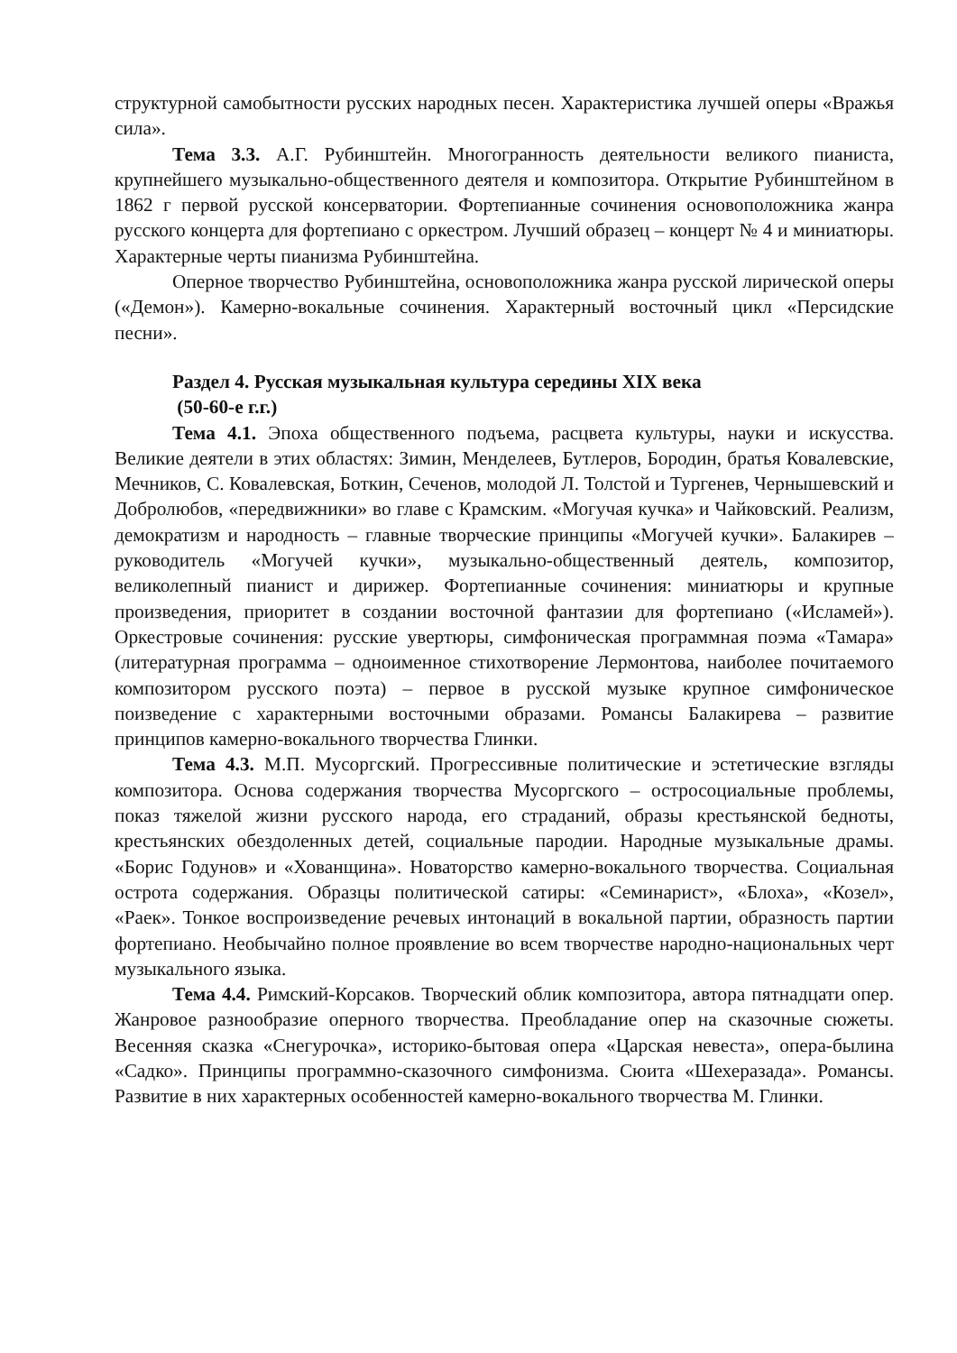структурной самобытности русских народных песен. Характеристика лучшей оперы «Вражья сила».
Тема 3.3. А.Г. Рубинштейн. Многогранность деятельности великого пианиста, крупнейшего музыкально-общественного деятеля и композитора. Открытие Рубинштейном в 1862 г первой русской консерватории. Фортепианные сочинения основоположника жанра русского концерта для фортепиано с оркестром. Лучший образец – концерт № 4 и миниатюры. Характерные черты пианизма Рубинштейна.
Оперное творчество Рубинштейна, основоположника жанра русской лирической оперы («Демон»). Камерно-вокальные сочинения. Характерный восточный цикл «Персидские песни».
Раздел 4. Русская музыкальная культура середины XIX века
(50-60-е г.г.)
Тема 4.1. Эпоха общественного подъема, расцвета культуры, науки и искусства. Великие деятели в этих областях: Зимин, Менделеев, Бутлеров, Бородин, братья Ковалевские, Мечников, С. Ковалевская, Боткин, Сеченов, молодой Л. Толстой и Тургенев, Чернышевский и Добролюбов, «передвижники» во главе с Крамским. «Могучая кучка» и Чайковский. Реализм, демократизм и народность – главные творческие принципы «Могучей кучки». Балакирев – руководитель «Могучей кучки», музыкально-общественный деятель, композитор, великолепный пианист и дирижер. Фортепианные сочинения: миниатюры и крупные произведения, приоритет в создании восточной фантазии для фортепиано («Исламей»). Оркестровые сочинения: русские увертюры, симфоническая программная поэма «Тамара» (литературная программа – одноименное стихотворение Лермонтова, наиболее почитаемого композитором русского поэта) – первое в русской музыке крупное симфоническое поизведение с характерными восточными образами. Романсы Балакирева – развитие принципов камерно-вокального творчества Глинки.
Тема 4.3. М.П. Мусоргский. Прогрессивные политические и эстетические взгляды композитора. Основа содержания творчества Мусоргского – остросоциальные проблемы, показ тяжелой жизни русского народа, его страданий, образы крестьянской бедноты, крестьянских обездоленных детей, социальные пародии. Народные музыкальные драмы. «Борис Годунов» и «Хованщина». Новаторство камерно-вокального творчества. Социальная острота содержания. Образцы политической сатиры: «Семинарист», «Блоха», «Козел», «Раек». Тонкое воспроизведение речевых интонаций в вокальной партии, образность партии фортепиано. Необычайно полное проявление во всем творчестве народно-национальных черт музыкального языка.
Тема 4.4. Римский-Корсаков. Творческий облик композитора, автора пятнадцати опер. Жанровое разнообразие оперного творчества. Преобладание опер на сказочные сюжеты. Весенняя сказка «Снегурочка», историко-бытовая опера «Царская невеста», опера-былина «Садко». Принципы программно-сказочного симфонизма. Сюита «Шехеразада». Романсы. Развитие в них характерных особенностей камерно-вокального творчества М. Глинки.